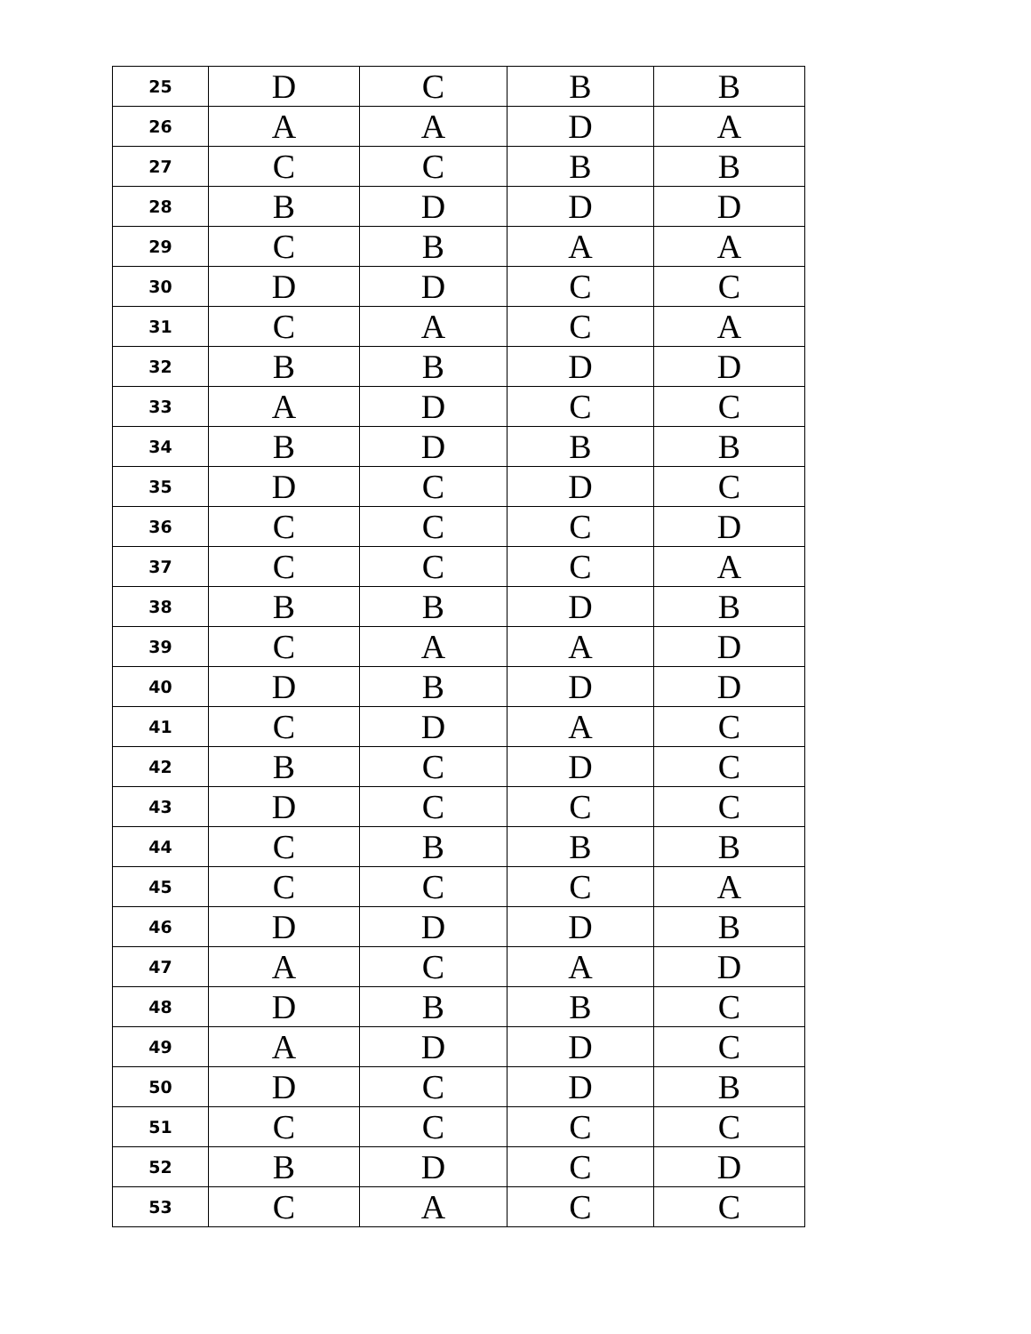| 25 | D | C | B | B |
| 26 | A | A | D | A |
| 27 | C | C | B | B |
| 28 | B | D | D | D |
| 29 | C | B | A | A |
| 30 | D | D | C | C |
| 31 | C | A | C | A |
| 32 | B | B | D | D |
| 33 | A | D | C | C |
| 34 | B | D | B | B |
| 35 | D | C | D | C |
| 36 | C | C | C | D |
| 37 | C | C | C | A |
| 38 | B | B | D | B |
| 39 | C | A | A | D |
| 40 | D | B | D | D |
| 41 | C | D | A | C |
| 42 | B | C | D | C |
| 43 | D | C | C | C |
| 44 | C | B | B | B |
| 45 | C | C | C | A |
| 46 | D | D | D | B |
| 47 | A | C | A | D |
| 48 | D | B | B | C |
| 49 | A | D | D | C |
| 50 | D | C | D | B |
| 51 | C | C | C | C |
| 52 | B | D | C | D |
| 53 | C | A | C | C |